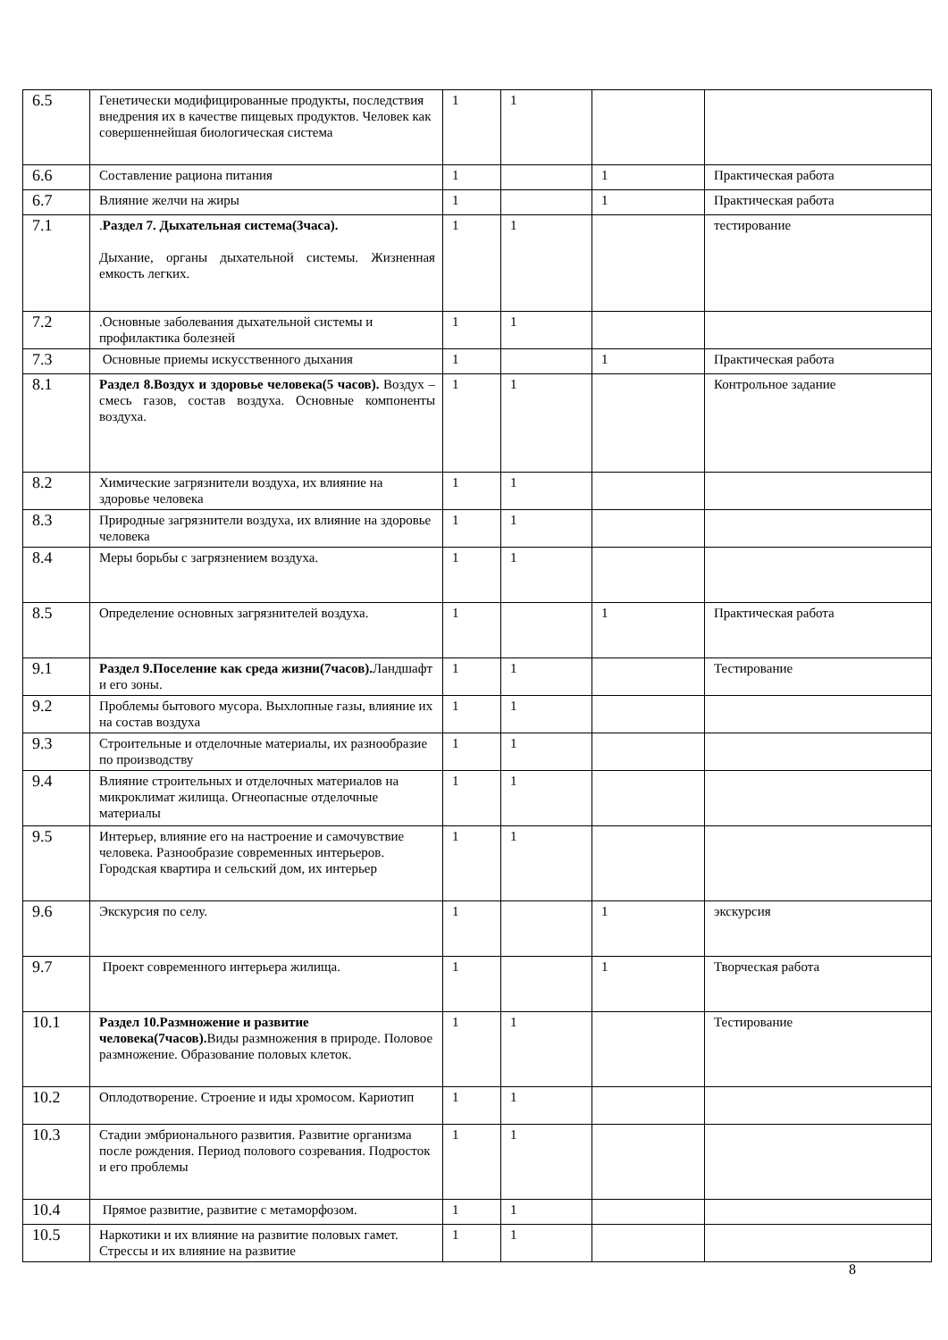| 6.5 | Генетически модифицированные продукты, последствия внедрения их в качестве пищевых продуктов. Человек как совершеннейшая биологическая система | 1 | 1 | | |
| 6.6 | Составление рациона питания | 1 | | 1 | Практическая работа |
| 6.7 | Влияние желчи на жиры | 1 | | 1 | Практическая работа |
| 7.1 | . Раздел 7. Дыхательная система(3часа). Дыхание, органы дыхательной системы. Жизненная емкость легких. | 1 | 1 | | тестирование |
| 7.2 | .Основные заболевания дыхательной системы и профилактика болезней | 1 | 1 | | |
| 7.3 | Основные приемы искусственного дыхания | 1 | | 1 | Практическая работа |
| 8.1 | Раздел 8.Воздух и здоровье человека(5 часов). Воздух – смесь газов, состав воздуха. Основные компоненты воздуха. | 1 | 1 | | Контрольное задание |
| 8.2 | Химические загрязнители воздуха, их влияние на здоровье человека | 1 | 1 | | |
| 8.3 | Природные загрязнители воздуха, их влияние на здоровье человека | 1 | 1 | | |
| 8.4 | Меры борьбы с загрязнением воздуха. | 1 | 1 | | |
| 8.5 | Определение основных загрязнителей воздуха. | 1 | | 1 | Практическая работа |
| 9.1 | Раздел 9.Поселение как среда жизни(7часов). Ландшафт и его зоны. | 1 | 1 | | Тестирование |
| 9.2 | Проблемы бытового мусора. Выхлопные газы, влияние их на состав воздуха | 1 | 1 | | |
| 9.3 | Строительные и отделочные материалы, их разнообразие по производству | 1 | 1 | | |
| 9.4 | Влияние строительных и отделочных материалов на микроклимат жилища. Огнеопасные отделочные материалы | 1 | 1 | | |
| 9.5 | Интерьер, влияние его на настроение и самочувствие человека. Разнообразие современных интерьеров. Городская квартира и сельский дом, их интерьер | 1 | 1 | | |
| 9.6 | Экскурсия по селу. | 1 | | 1 | экскурсия |
| 9.7 | Проект современного интерьера жилища. | 1 | | 1 | Творческая работа |
| 10.1 | Раздел 10.Размножение и развитие человека(7часов). Виды размножения в природе. Половое размножение. Образование половых клеток. | 1 | 1 | | Тестирование |
| 10.2 | Оплодотворение. Строение и иды хромосом. Кариотип | 1 | 1 | | |
| 10.3 | Стадии эмбрионального развития. Развитие организма после рождения. Период полового созревания. Подросток и его проблемы | 1 | 1 | | |
| 10.4 | Прямое развитие, развитие с метаморфозом. | 1 | 1 | | |
| 10.5 | Наркотики и их влияние на развитие половых гамет. Стрессы и их влияние на развитие | 1 | 1 | | |
8